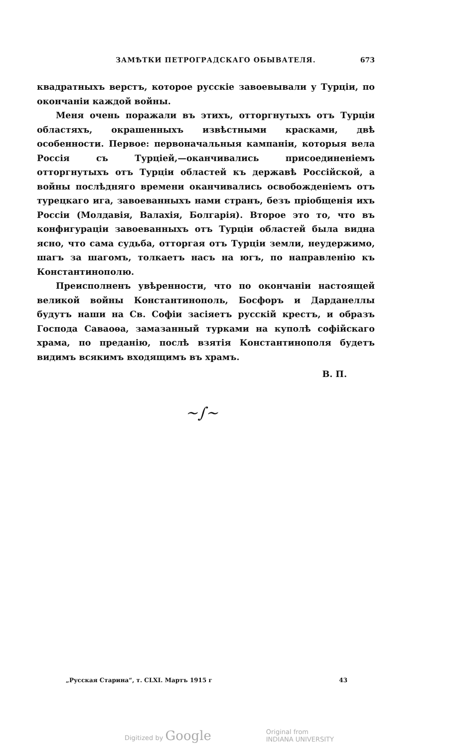ЗАМѢТКИ ПЕТРОГРАДСКАГО ОБЫВАТЕЛЯ. 673
квадратныхъ верстъ, которое русскіе завоевывали у Турціи, по окончаніи каждой войны.
Меня очень поражали въ этихъ, отторгнутыхъ отъ Турціи областяхъ, окрашенныхъ извѣстными красками, двѣ особенности. Первое: первоначальныя кампаніи, которыя вела Россія съ Турціей,—оканчивались присоединеніемъ отторгнутыхъ отъ Турціи областей къ державѣ Россійской, а войны послѣдняго времени оканчивались освобожденіемъ отъ турецкаго ига, завоеванныхъ нами странъ, безъ пріобщенія ихъ Россіи (Молдавія, Валахія, Болгарія). Второе это то, что въ конфигураціи завоеванныхъ отъ Турціи областей была видна ясно, что сама судьба, отторгая отъ Турціи земли, неудержимо, шагъ за шагомъ, толкаетъ насъ на югъ, по направленію къ Константинополю.
Преисполненъ увѣренности, что по окончаніи настоящей великой войны Константинополь, Босфоръ и Дарданеллы будутъ наши на Св. Софіи засіяетъ русскій крестъ, и образъ Господа Саваоѳа, замазанный турками на куполѣ софійскаго храма, по преданію, послѣ взятія Константинополя будетъ видимъ всякимъ входящимъ въ храмъ.
В. П.
~∫~
„Русская Старина“, т. CLXI. Мартъ 1915 г 43
Digitized by Google Original from
INDIANA UNIVERSITY